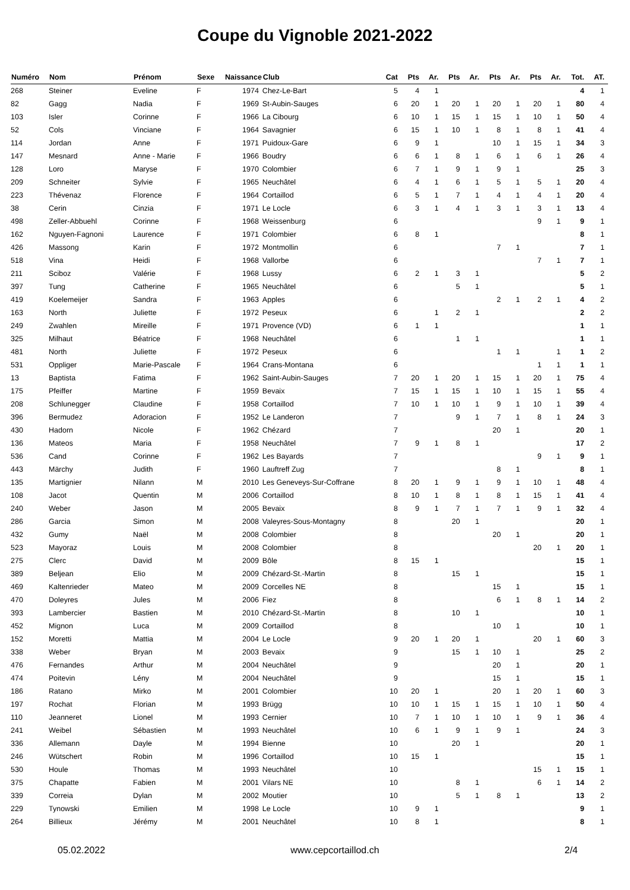Coupe du Vignoble 2021-2022
| Numéro | Nom | Prénom | Sexe | Naissance | Club | Cat | Pts | Ar. | Pts | Ar. | Pts | Ar. | Pts | Ar. | Tot. | AT. |
| --- | --- | --- | --- | --- | --- | --- | --- | --- | --- | --- | --- | --- | --- | --- | --- | --- |
| 268 | Steiner | Eveline | F | 1974 | Chez-Le-Bart | 5 | 4 | 1 | | | | | | | 4 | 1 |
| 82 | Gagg | Nadia | F | 1969 | St-Aubin-Sauges | 6 | 20 | 1 | 20 | 1 | 20 | 1 | 20 | 1 | 80 | 4 |
| 103 | Isler | Corinne | F | 1966 | La Cibourg | 6 | 10 | 1 | 15 | 1 | 15 | 1 | 10 | 1 | 50 | 4 |
| 52 | Cols | Vinciane | F | 1964 | Savagnier | 6 | 15 | 1 | 10 | 1 | 8 | 1 | 8 | 1 | 41 | 4 |
| 114 | Jordan | Anne | F | 1971 | Puidoux-Gare | 6 | 9 | 1 | | | 10 | 1 | 15 | 1 | 34 | 3 |
| 147 | Mesnard | Anne - Marie | F | 1966 | Boudry | 6 | 6 | 1 | 8 | 1 | 6 | 1 | 6 | 1 | 26 | 4 |
| 128 | Loro | Maryse | F | 1970 | Colombier | 6 | 7 | 1 | 9 | 1 | 9 | 1 | | | 25 | 3 |
| 209 | Schneiter | Sylvie | F | 1965 | Neuchâtel | 6 | 4 | 1 | 6 | 1 | 5 | 1 | 5 | 1 | 20 | 4 |
| 223 | Thévenaz | Florence | F | 1964 | Cortaillod | 6 | 5 | 1 | 7 | 1 | 4 | 1 | 4 | 1 | 20 | 4 |
| 38 | Cerin | Cinzia | F | 1971 | Le Locle | 6 | 3 | 1 | 4 | 1 | 3 | 1 | 3 | 1 | 13 | 4 |
| 498 | Zeller-Abbuehl | Corinne | F | 1968 | Weissenburg | 6 | | | | | | | 9 | 1 | 9 | 1 |
| 162 | Nguyen-Fagnoni | Laurence | F | 1971 | Colombier | 6 | 8 | 1 | | | | | | | 8 | 1 |
| 426 | Massong | Karin | F | 1972 | Montmollin | 6 | | | | | 7 | 1 | | | 7 | 1 |
| 518 | Vina | Heidi | F | 1968 | Vallorbe | 6 | | | | | | | 7 | 1 | 7 | 1 |
| 211 | Sciboz | Valérie | F | 1968 | Lussy | 6 | 2 | 1 | 3 | 1 | | | | | 5 | 2 |
| 397 | Tung | Catherine | F | 1965 | Neuchâtel | 6 | | | 5 | 1 | | | | | 5 | 1 |
| 419 | Koelemeijer | Sandra | F | 1963 | Apples | 6 | | | | | 2 | 1 | 2 | 1 | 4 | 2 |
| 163 | North | Juliette | F | 1972 | Peseux | 6 | | 1 | 2 | 1 | | | | | 2 | 2 |
| 249 | Zwahlen | Mireille | F | 1971 | Provence (VD) | 6 | 1 | 1 | | | | | | | 1 | 1 |
| 325 | Milhaut | Béatrice | F | 1968 | Neuchâtel | 6 | | | 1 | 1 | | | | | 1 | 1 |
| 481 | North | Juliette | F | 1972 | Peseux | 6 | | | | | 1 | 1 | | 1 | 1 | 2 |
| 531 | Oppliger | Marie-Pascale | F | 1964 | Crans-Montana | 6 | | | | | | | 1 | 1 | 1 | 1 |
| 13 | Baptista | Fatima | F | 1962 | Saint-Aubin-Sauges | 7 | 20 | 1 | 20 | 1 | 15 | 1 | 20 | 1 | 75 | 4 |
| 175 | Pfeiffer | Martine | F | 1959 | Bevaix | 7 | 15 | 1 | 15 | 1 | 10 | 1 | 15 | 1 | 55 | 4 |
| 208 | Schlunegger | Claudine | F | 1958 | Cortaillod | 7 | 10 | 1 | 10 | 1 | 9 | 1 | 10 | 1 | 39 | 4 |
| 396 | Bermudez | Adoracion | F | 1952 | Le Landeron | 7 | | | 9 | 1 | 7 | 1 | 8 | 1 | 24 | 3 |
| 430 | Hadorn | Nicole | F | 1962 | Chézard | 7 | | | | | 20 | 1 | | | 20 | 1 |
| 136 | Mateos | Maria | F | 1958 | Neuchâtel | 7 | 9 | 1 | 8 | 1 | | | | | 17 | 2 |
| 536 | Cand | Corinne | F | 1962 | Les Bayards | 7 | | | | | | | 9 | 1 | 9 | 1 |
| 443 | Märchy | Judith | F | 1960 | Lauftreff Zug | 7 | | | | | 8 | 1 | | | 8 | 1 |
| 135 | Martignier | Nilann | M | 2010 | Les Geneveys-Sur-Coffrane | 8 | 20 | 1 | 9 | 1 | 9 | 1 | 10 | 1 | 48 | 4 |
| 108 | Jacot | Quentin | M | 2006 | Cortaillod | 8 | 10 | 1 | 8 | 1 | 8 | 1 | 15 | 1 | 41 | 4 |
| 240 | Weber | Jason | M | 2005 | Bevaix | 8 | 9 | 1 | 7 | 1 | 7 | 1 | 9 | 1 | 32 | 4 |
| 286 | Garcia | Simon | M | 2008 | Valeyres-Sous-Montagny | 8 | | | 20 | 1 | | | | | 20 | 1 |
| 432 | Gumy | Naël | M | 2008 | Colombier | 8 | | | | | 20 | 1 | | | 20 | 1 |
| 523 | Mayoraz | Louis | M | 2008 | Colombier | 8 | | | | | | | 20 | 1 | 20 | 1 |
| 275 | Clerc | David | M | 2009 | Bôle | 8 | 15 | 1 | | | | | | | 15 | 1 |
| 389 | Beljean | Elio | M | 2009 | Chézard-St.-Martin | 8 | | | 15 | 1 | | | | | 15 | 1 |
| 469 | Kaltenrieder | Mateo | M | 2009 | Corcelles NE | 8 | | | | | 15 | 1 | | | 15 | 1 |
| 470 | Doleyres | Jules | M | 2006 | Fiez | 8 | | | | | 6 | 1 | 8 | 1 | 14 | 2 |
| 393 | Lambercier | Bastien | M | 2010 | Chézard-St.-Martin | 8 | | | 10 | 1 | | | | | 10 | 1 |
| 452 | Mignon | Luca | M | 2009 | Cortaillod | 8 | | | | | 10 | 1 | | | 10 | 1 |
| 152 | Moretti | Mattia | M | 2004 | Le Locle | 9 | 20 | 1 | 20 | 1 | | | 20 | 1 | 60 | 3 |
| 338 | Weber | Bryan | M | 2003 | Bevaix | 9 | | | 15 | 1 | 10 | 1 | | | 25 | 2 |
| 476 | Fernandes | Arthur | M | 2004 | Neuchâtel | 9 | | | | | 20 | 1 | | | 20 | 1 |
| 474 | Poitevin | Lény | M | 2004 | Neuchâtel | 9 | | | | | 15 | 1 | | | 15 | 1 |
| 186 | Ratano | Mirko | M | 2001 | Colombier | 10 | 20 | 1 | | | 20 | 1 | 20 | 1 | 60 | 3 |
| 197 | Rochat | Florian | M | 1993 | Brügg | 10 | 10 | 1 | 15 | 1 | 15 | 1 | 10 | 1 | 50 | 4 |
| 110 | Jeanneret | Lionel | M | 1993 | Cernier | 10 | 7 | 1 | 10 | 1 | 10 | 1 | 9 | 1 | 36 | 4 |
| 241 | Weibel | Sébastien | M | 1993 | Neuchâtel | 10 | 6 | 1 | 9 | 1 | 9 | 1 | | | 24 | 3 |
| 336 | Allemann | Dayle | M | 1994 | Bienne | 10 | | | 20 | 1 | | | | | 20 | 1 |
| 246 | Wütschert | Robin | M | 1996 | Cortaillod | 10 | 15 | 1 | | | | | | | 15 | 1 |
| 530 | Houle | Thomas | M | 1993 | Neuchâtel | 10 | | | | | | | 15 | 1 | 15 | 1 |
| 375 | Chapatte | Fabien | M | 2001 | Vilars NE | 10 | | | 8 | 1 | | | 6 | 1 | 14 | 2 |
| 339 | Correia | Dylan | M | 2002 | Moutier | 10 | | | 5 | 1 | 8 | 1 | | | 13 | 2 |
| 229 | Tynowski | Emilien | M | 1998 | Le Locle | 10 | 9 | 1 | | | | | | | 9 | 1 |
| 264 | Billieux | Jérémy | M | 2001 | Neuchâtel | 10 | 8 | 1 | | | | | | | 8 | 1 |
05.02.2022 www.cepcortaillod.ch 2/4